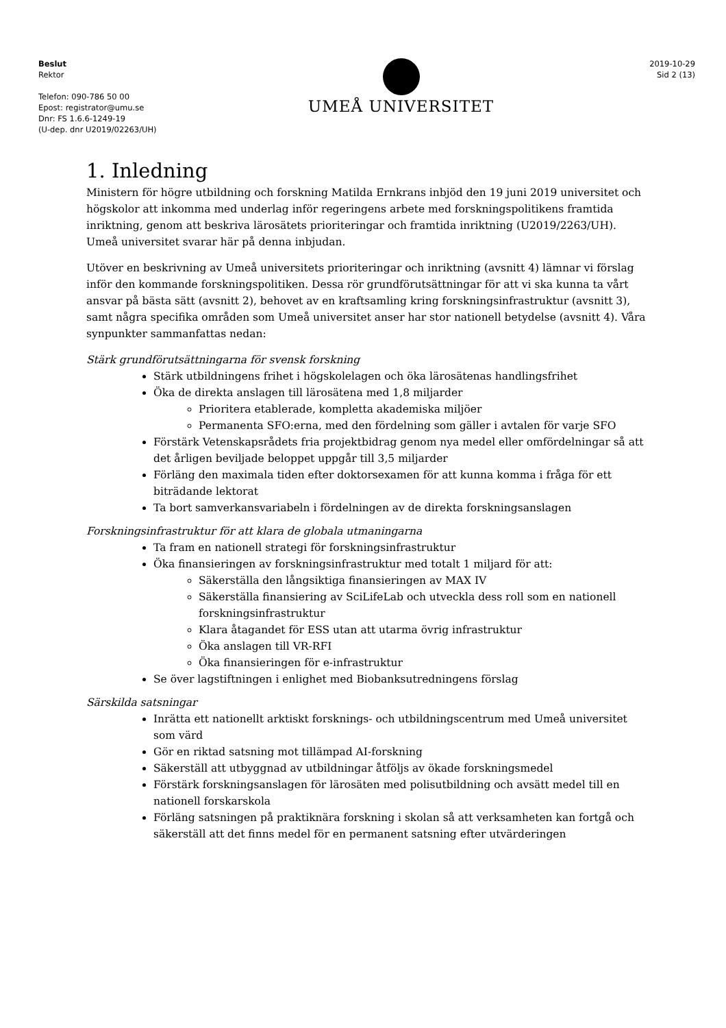Beslut
Rektor
Telefon: 090-786 50 00
Epost: registrator@umu.se
Dnr: FS 1.6.6-1249-19
(U-dep. dnr U2019/02263/UH)
UMEÅ UNIVERSITET
2019-10-29
Sid 2 (13)
1. Inledning
Ministern för högre utbildning och forskning Matilda Ernkrans inbjöd den 19 juni 2019 universitet och högskolor att inkomma med underlag inför regeringens arbete med forskningspolitikens framtida inriktning, genom att beskriva lärosätets prioriteringar och framtida inriktning (U2019/2263/UH). Umeå universitet svarar här på denna inbjudan.
Utöver en beskrivning av Umeå universitets prioriteringar och inriktning (avsnitt 4) lämnar vi förslag inför den kommande forskningspolitiken. Dessa rör grundförutsättningar för att vi ska kunna ta vårt ansvar på bästa sätt (avsnitt 2), behovet av en kraftsamling kring forskningsinfrastruktur (avsnitt 3), samt några specifika områden som Umeå universitet anser har stor nationell betydelse (avsnitt 4). Våra synpunkter sammanfattas nedan:
Stärk grundförutsättningarna för svensk forskning
Stärk utbildningens frihet i högskolelagen och öka lärosätenas handlingsfrihet
Öka de direkta anslagen till lärosätena med 1,8 miljarder
Prioritera etablerade, kompletta akademiska miljöer
Permanenta SFO:erna, med den fördelning som gäller i avtalen för varje SFO
Förstärk Vetenskapsrådets fria projektbidrag genom nya medel eller omfördelningar så att det årligen beviljade beloppet uppgår till 3,5 miljarder
Förläng den maximala tiden efter doktorsexamen för att kunna komma i fråga för ett biträdande lektorat
Ta bort samverkansvariabeln i fördelningen av de direkta forskningsanslagen
Forskningsinfrastruktur för att klara de globala utmaningarna
Ta fram en nationell strategi för forskningsinfrastruktur
Öka finansieringen av forskningsinfrastruktur med totalt 1 miljard för att:
Säkerställa den långsiktiga finansieringen av MAX IV
Säkerställa finansiering av SciLifeLab och utveckla dess roll som en nationell forskningsinfrastruktur
Klara åtagandet för ESS utan att utarma övrig infrastruktur
Öka anslagen till VR-RFI
Öka finansieringen för e-infrastruktur
Se över lagstiftningen i enlighet med Biobanksutredningens förslag
Särskilda satsningar
Inrätta ett nationellt arktiskt forsknings- och utbildningscentrum med Umeå universitet som värd
Gör en riktad satsning mot tillämpad AI-forskning
Säkerställ att utbyggnad av utbildningar åtföljs av ökade forskningsmedel
Förstärk forskningsanslagen för lärosäten med polisutbildning och avsätt medel till en nationell forskarskola
Förläng satsningen på praktiknära forskning i skolan så att verksamheten kan fortgå och säkerställ att det finns medel för en permanent satsning efter utvärderingen